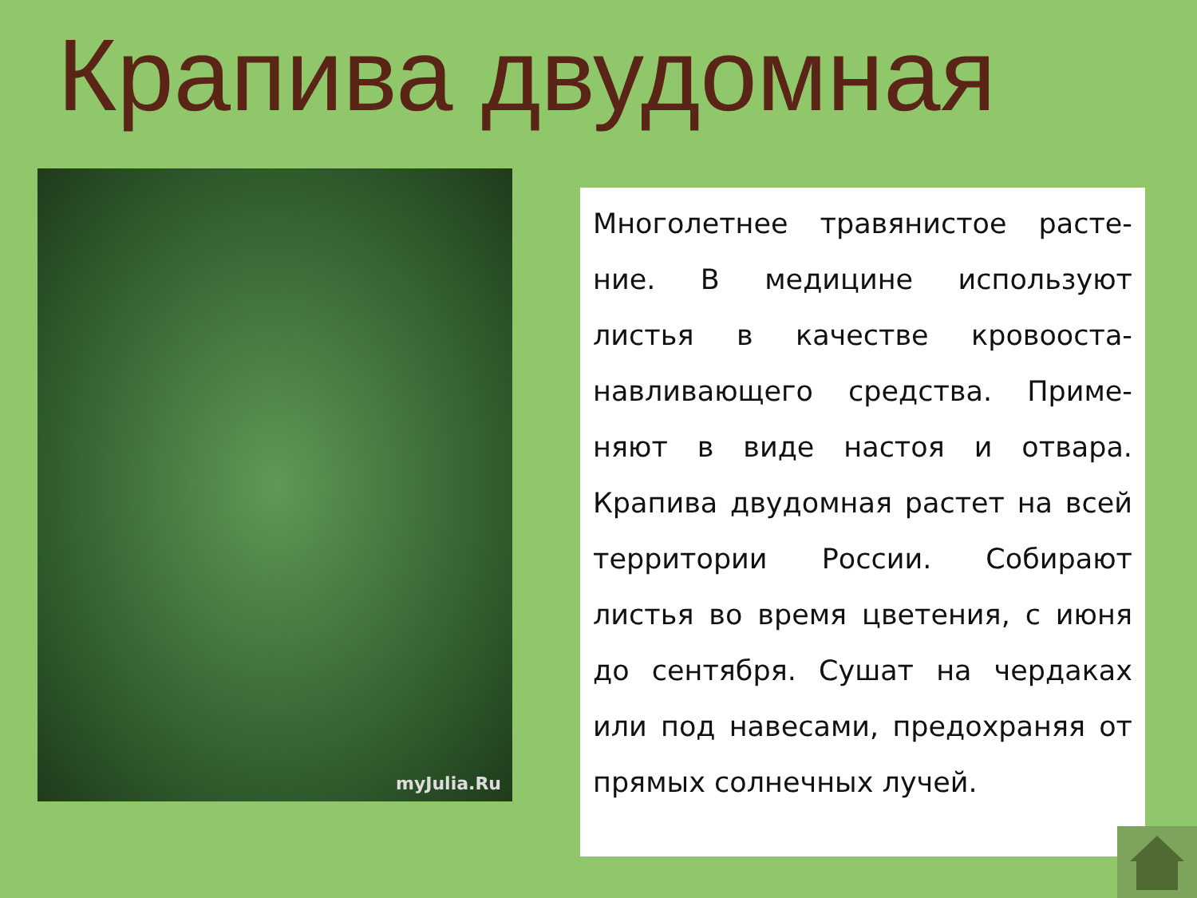Крапива двудомная
myJulia.Ru
Многолетнее травянистое расте-ние. В медицине используют листья в качестве кровооста-навливающего средства. Приме-няют в виде настоя и отвара. Крапива двудомная растет на всей территории России. Собирают листья во время цветения, с июня до сентября. Сушат на чердаках или под навесами, предохраняя от прямых солнечных лучей.